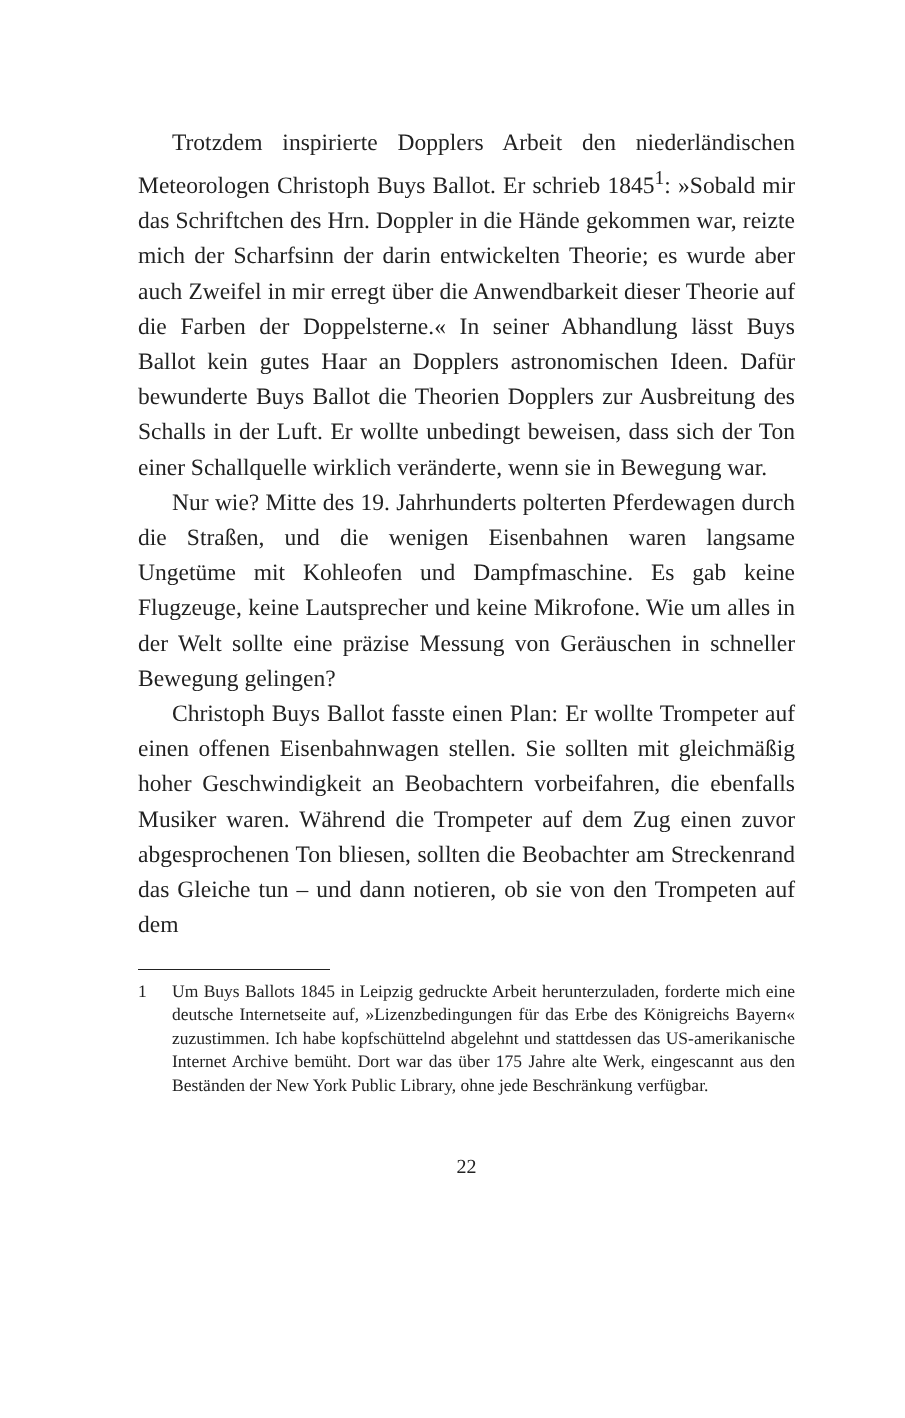Trotzdem inspirierte Dopplers Arbeit den niederländischen Meteorologen Christoph Buys Ballot. Er schrieb 1845<sup>1</sup>: »Sobald mir das Schriftchen des Hrn. Doppler in die Hände gekommen war, reizte mich der Scharfsinn der darin entwickelten Theorie; es wurde aber auch Zweifel in mir erregt über die Anwendbarkeit dieser Theorie auf die Farben der Doppelsterne.« In seiner Abhandlung lässt Buys Ballot kein gutes Haar an Dopplers astronomischen Ideen. Dafür bewunderte Buys Ballot die Theorien Dopplers zur Ausbreitung des Schalls in der Luft. Er wollte unbedingt beweisen, dass sich der Ton einer Schallquelle wirklich veränderte, wenn sie in Bewegung war.
Nur wie? Mitte des 19. Jahrhunderts polterten Pferdewagen durch die Straßen, und die wenigen Eisenbahnen waren langsame Ungetüme mit Kohleofen und Dampfmaschine. Es gab keine Flugzeuge, keine Lautsprecher und keine Mikrofone. Wie um alles in der Welt sollte eine präzise Messung von Geräuschen in schneller Bewegung gelingen?
Christoph Buys Ballot fasste einen Plan: Er wollte Trompeter auf einen offenen Eisenbahnwagen stellen. Sie sollten mit gleichmäßig hoher Geschwindigkeit an Beobachtern vorbeifahren, die ebenfalls Musiker waren. Während die Trompeter auf dem Zug einen zuvor abgesprochenen Ton bliesen, sollten die Beobachter am Streckenrand das Gleiche tun – und dann notieren, ob sie von den Trompeten auf dem
1 Um Buys Ballots 1845 in Leipzig gedruckte Arbeit herunterzuladen, forderte mich eine deutsche Internetseite auf, »Lizenzbedingungen für das Erbe des Königreichs Bayern« zuzustimmen. Ich habe kopfschüttelnd abgelehnt und stattdessen das US-amerikanische Internet Archive bemüht. Dort war das über 175 Jahre alte Werk, eingescannt aus den Beständen der New York Public Library, ohne jede Beschränkung verfügbar.
22